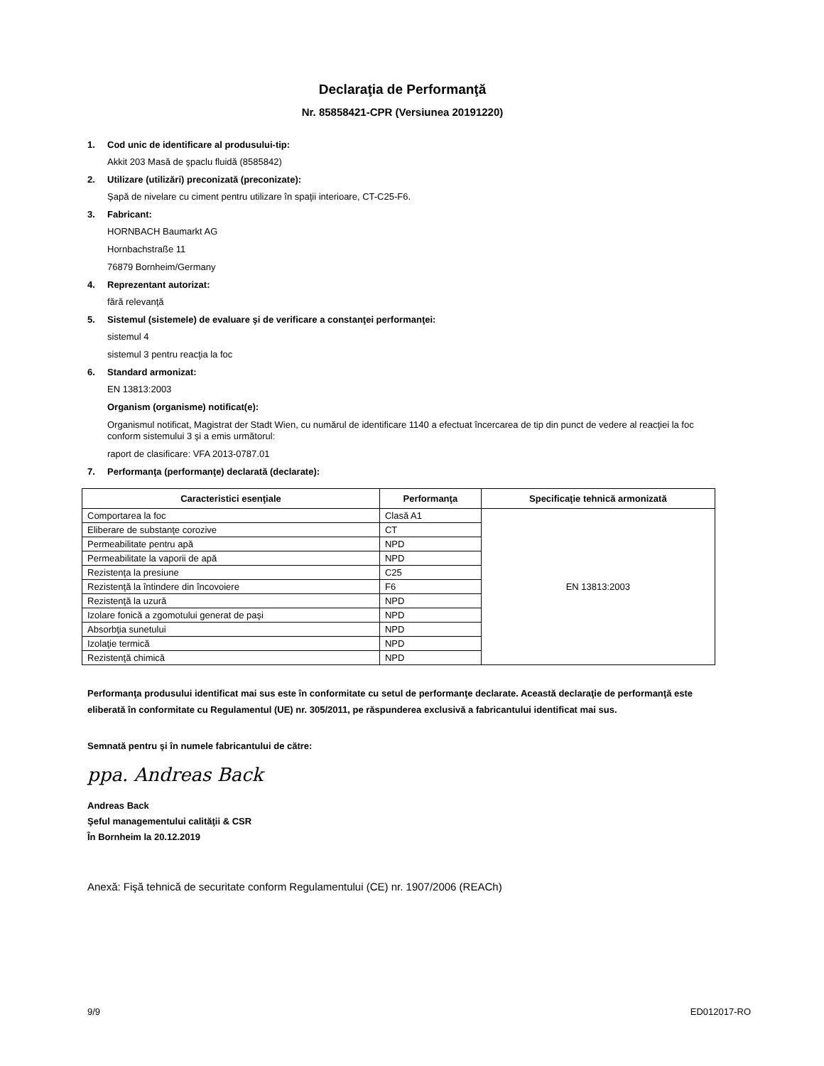Declaraţia de Performanţă
Nr. 85858421-CPR (Versiunea 20191220)
1. Cod unic de identificare al produsului-tip:
Akkit 203 Masă de şpaclu fluidă (8585842)
2. Utilizare (utilizări) preconizată (preconizate):
Şapă de nivelare cu ciment pentru utilizare în spaţii interioare, CT-C25-F6.
3. Fabricant:
HORNBACH Baumarkt AG
Hornbachstraße 11
76879 Bornheim/Germany
4. Reprezentant autorizat:
fără relevanţă
5. Sistemul (sistemele) de evaluare şi de verificare a constanţei performanţei:
sistemul 4
sistemul 3 pentru reacţia la foc
6. Standard armonizat:
EN 13813:2003
Organism (organisme) notificat(e):
Organismul notificat, Magistrat der Stadt Wien, cu numărul de identificare 1140 a efectuat încercarea de tip din punct de vedere al reacţiei la foc conform sistemului 3 şi a emis următorul:
raport de clasificare: VFA 2013-0787.01
7. Performanţa (performanţe) declarată (declarate):
| Caracteristici esenţiale | Performanţa | Specificaţie tehnică armonizată |
| --- | --- | --- |
| Comportarea la foc | Clasă A1 | EN 13813:2003 |
| Eliberare de substanţe corozive | CT | |
| Permeabilitate pentru apă | NPD | |
| Permeabilitate la vaporii de apă | NPD | |
| Rezistenţa la presiune | C25 | |
| Rezistenţă la întindere din încovoiere | F6 | |
| Rezistenţă la uzură | NPD | |
| Izolare fonică a zgomotului generat de paşi | NPD | |
| Absorbţia sunetului | NPD | |
| Izolaţie termică | NPD | |
| Rezistenţă chimică | NPD | |
Performanţa produsului identificat mai sus este în conformitate cu setul de performanţe declarate. Această declaraţie de performanţă este eliberată în conformitate cu Regulamentul (UE) nr. 305/2011, pe răspunderea exclusivă a fabricantului identificat mai sus.
Semnată pentru şi în numele fabricantului de către:
ppa. Andreas Back
Andreas Back
Şeful managementului calităţii & CSR
În Bornheim la 20.12.2019
Anexă: Fişă tehnică de securitate conform Regulamentului (CE) nr. 1907/2006 (REACh)
9/9 ED012017-RO